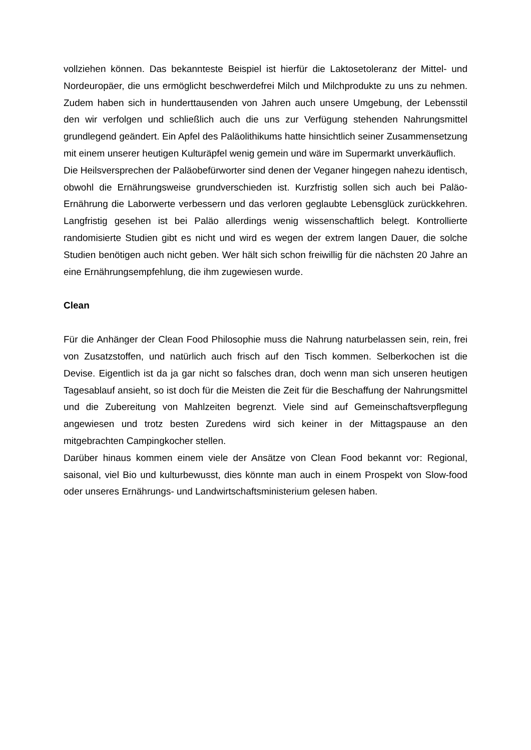vollziehen können. Das bekannteste Beispiel ist hierfür die Laktosetoleranz der Mittel- und Nordeuropäer, die uns ermöglicht beschwerdefrei Milch und Milchprodukte zu uns zu nehmen. Zudem haben sich in hunderttausenden von Jahren auch unsere Umgebung, der Lebensstil den wir verfolgen und schließlich auch die uns zur Verfügung stehenden Nahrungsmittel grundlegend geändert. Ein Apfel des Paläolithikums hatte hinsichtlich seiner Zusammensetzung mit einem unserer heutigen Kulturäpfel wenig gemein und wäre im Supermarkt unverkäuflich.
Die Heilsversprechen der Paläobefürworter sind denen der Veganer hingegen nahezu identisch, obwohl die Ernährungsweise grundverschieden ist. Kurzfristig sollen sich auch bei Paläo-Ernährung die Laborwerte verbessern und das verloren geglaubte Lebensglück zurückkehren. Langfristig gesehen ist bei Paläo allerdings wenig wissenschaftlich belegt. Kontrollierte randomisierte Studien gibt es nicht und wird es wegen der extrem langen Dauer, die solche Studien benötigen auch nicht geben. Wer hält sich schon freiwillig für die nächsten 20 Jahre an eine Ernährungsempfehlung, die ihm zugewiesen wurde.
Clean
Für die Anhänger der Clean Food Philosophie muss die Nahrung naturbelassen sein, rein, frei von Zusatzstoffen, und natürlich auch frisch auf den Tisch kommen. Selberkochen ist die Devise. Eigentlich ist da ja gar nicht so falsches dran, doch wenn man sich unseren heutigen Tagesablauf ansieht, so ist doch für die Meisten die Zeit für die Beschaffung der Nahrungsmittel und die Zubereitung von Mahlzeiten begrenzt. Viele sind auf Gemeinschaftsverpflegung angewiesen und trotz besten Zuredens wird sich keiner in der Mittagspause an den mitgebrachten Campingkocher stellen.
Darüber hinaus kommen einem viele der Ansätze von Clean Food bekannt vor: Regional, saisonal, viel Bio und kulturbewusst, dies könnte man auch in einem Prospekt von Slow-food oder unseres Ernährungs- und Landwirtschaftsministerium gelesen haben.